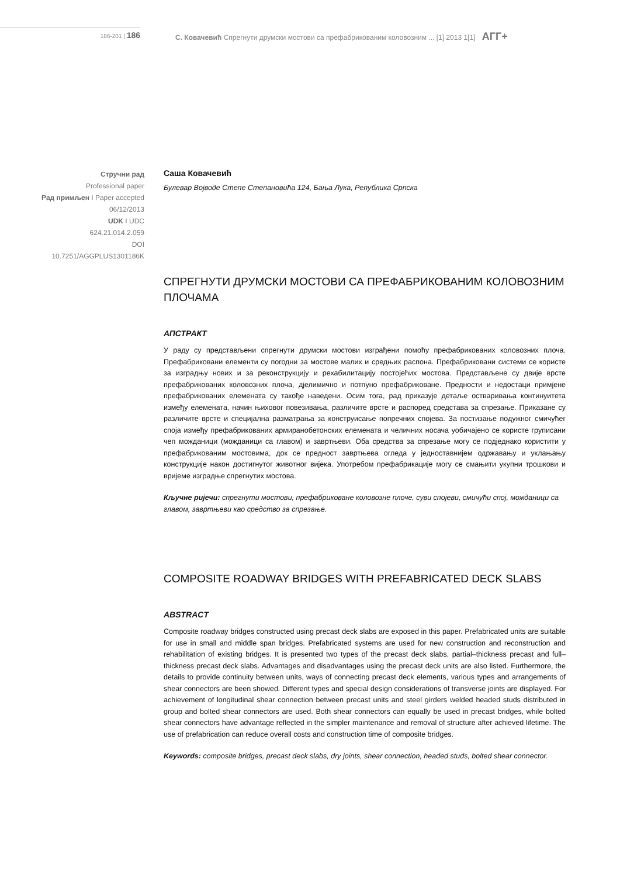186-201 | 186
С. Ковачевић Спрегнути друмски мостови са префабрикованим коловозним ... [1] 2013 1[1] АГГ+
Стручни рад
Professional paper
Рад примљен I Paper accepted
06/12/2013
UDK I UDC
624.21.014.2.059
DOI
10.7251/AGGPLUS1301186K
Саша Ковачевић
Булевар Војводе Степе Степановића 124, Бања Лука, Република Српска
СПРЕГНУТИ ДРУМСКИ МОСТОВИ СА ПРЕФАБРИКОВАНИМ КОЛОВОЗНИМ ПЛОЧАМА
АПСТРАКТ
У раду су представљени спрегнути друмски мостови изграђени помоћу префабрикованих коловозних плоча. Префабриковани елементи су погодни за мостове малих и средњих распона. Префабриковани системи се користе за изградњу нових и за реконструкцију и рехабилитацију постојећих мостова. Представљене су двије врсте префабрикованих коловозних плоча, дјелимично и потпуно префабриковане. Предности и недостаци примјене префабрикованих елемената су такође наведени. Осим тога, рад приказује детаље остваривања континуитета између елемената, начин њиховог повезивања, различите врсте и распоред средстава за спрезање. Приказане су различите врсте и специјална разматрања за конструисање попречних спојева. За постизање подужног смичућег споја између префабрикованих армиранобетонских елемената и челичних носача уобичајено се користе груписани чеп можданици (можданици са главом) и завртњеви. Оба средства за спрезање могу се подједнако користити у префабрикованим мостовима, док се предност завртњева огледа у једноставнијем одржавању и уклањању конструкције након достигнутог животног вијека. Употребом префабрикације могу се смањити укупни трошкови и вријеме изградње спрегнутих мостова.
Кључне ријечи: спрегнути мостови, префабриковане коловозне плоче, суви спојеви, смичући спој, можданици са главом, завртњеви као средство за спрезање.
COMPOSITE ROADWAY BRIDGES WITH PREFABRICATED DECK SLABS
ABSTRACT
Composite roadway bridges constructed using precast deck slabs are exposed in this paper. Prefabricated units are suitable for use in small and middle span bridges. Prefabricated systems are used for new construction and reconstruction and rehabilitation of existing bridges. It is presented two types of the precast deck slabs, partial–thickness precast and full–thickness precast deck slabs. Advantages and disadvantages using the precast deck units are also listed. Furthermore, the details to provide continuity between units, ways of connecting precast deck elements, various types and arrangements of shear connectors are been showed. Different types and special design considerations of transverse joints are displayed. For achievement of longitudinal shear connection between precast units and steel girders welded headed studs distributed in group and bolted shear connectors are used. Both shear connectors can equally be used in precast bridges, while bolted shear connectors have advantage reflected in the simpler maintenance and removal of structure after achieved lifetime. The use of prefabrication can reduce overall costs and construction time of composite bridges.
Keywords: composite bridges, precast deck slabs, dry joints, shear connection, headed studs, bolted shear connector.